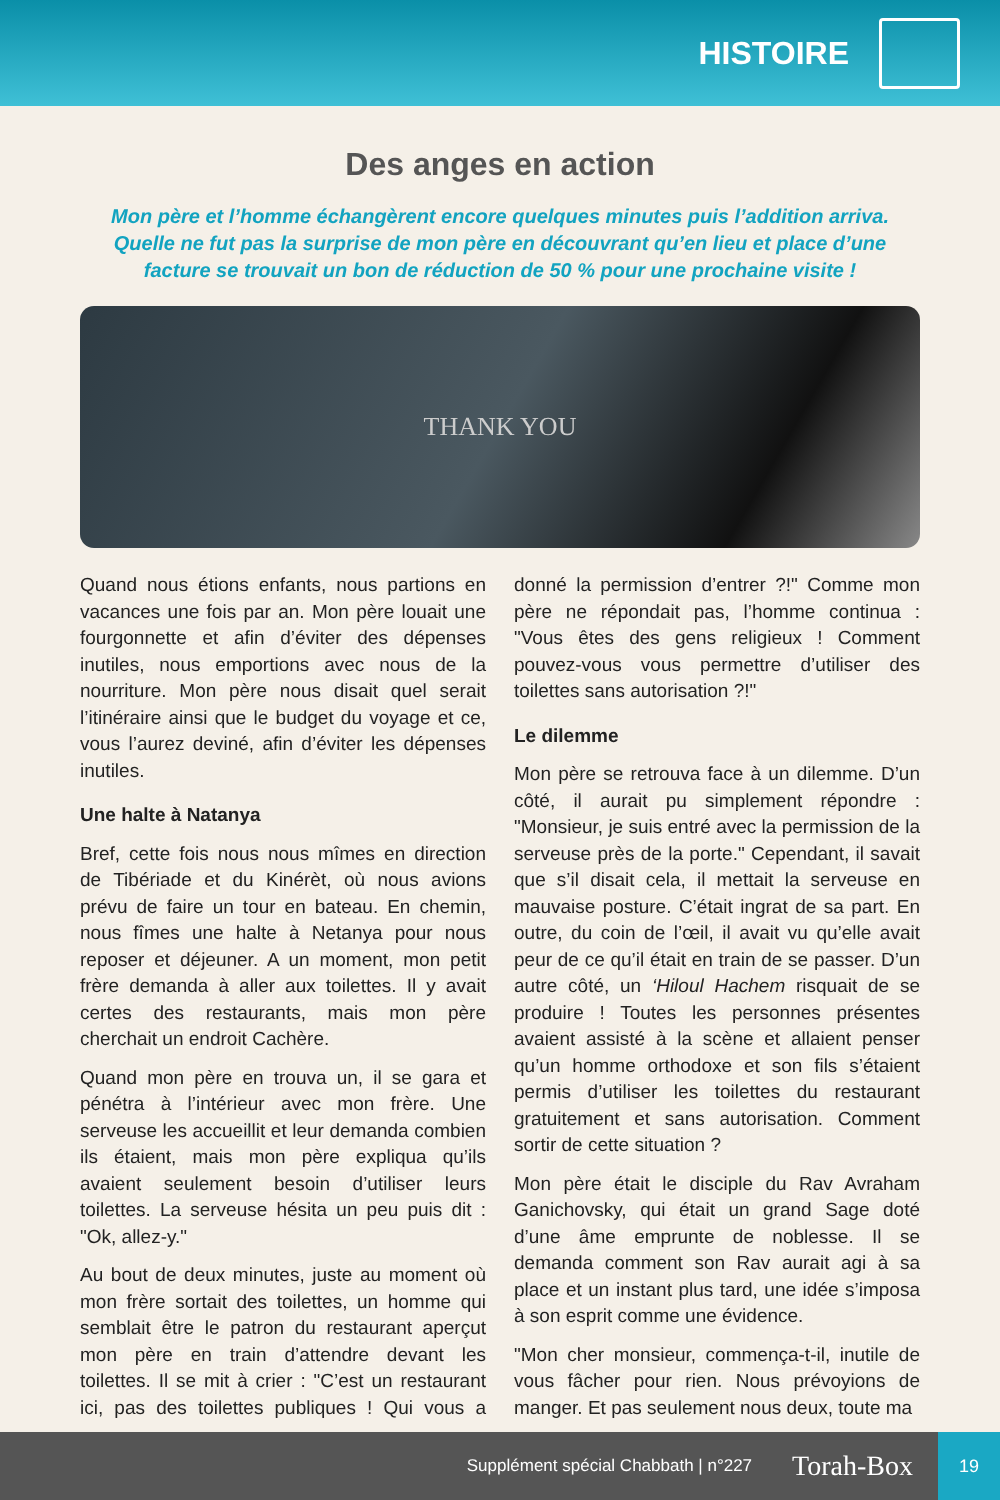HISTOIRE
Des anges en action
Mon père et l’homme échangèrent encore quelques minutes puis l’addition arriva. Quelle ne fut pas la surprise de mon père en découvrant qu’en lieu et place d’une facture se trouvait un bon de réduction de 50 % pour une prochaine visite !
THANK YOU
Quand nous étions enfants, nous partions en vacances une fois par an. Mon père louait une fourgonnette et afin d’éviter des dépenses inutiles, nous emportions avec nous de la nourriture. Mon père nous disait quel serait l’itinéraire ainsi que le budget du voyage et ce, vous l’aurez deviné, afin d’éviter les dépenses inutiles.
Une halte à Natanya
Bref, cette fois nous nous mîmes en direction de Tibériade et du Kinérèt, où nous avions prévu de faire un tour en bateau. En chemin, nous fîmes une halte à Netanya pour nous reposer et déjeuner. A un moment, mon petit frère demanda à aller aux toilettes. Il y avait certes des restaurants, mais mon père cherchait un endroit Cachère.
Quand mon père en trouva un, il se gara et pénétra à l’intérieur avec mon frère. Une serveuse les accueillit et leur demanda combien ils étaient, mais mon père expliqua qu’ils avaient seulement besoin d’utiliser leurs toilettes. La serveuse hésita un peu puis dit : "Ok, allez-y."
Au bout de deux minutes, juste au moment où mon frère sortait des toilettes, un homme qui semblait être le patron du restaurant aperçut mon père en train d’attendre devant les toilettes. Il se mit à crier : "C’est un restaurant ici, pas des toilettes publiques ! Qui vous a donné la permission d’entrer ?!" Comme mon père ne répondait pas, l’homme continua : "Vous êtes des gens religieux ! Comment pouvez-vous vous permettre d’utiliser des toilettes sans autorisation ?!"
Le dilemme
Mon père se retrouva face à un dilemme. D’un côté, il aurait pu simplement répondre : "Monsieur, je suis entré avec la permission de la serveuse près de la porte." Cependant, il savait que s’il disait cela, il mettait la serveuse en mauvaise posture. C’était ingrat de sa part. En outre, du coin de l’œil, il avait vu qu’elle avait peur de ce qu’il était en train de se passer. D’un autre côté, un ‘Hiloul Hachem risquait de se produire ! Toutes les personnes présentes avaient assisté à la scène et allaient penser qu’un homme orthodoxe et son fils s’étaient permis d’utiliser les toilettes du restaurant gratuitement et sans autorisation. Comment sortir de cette situation ?
Mon père était le disciple du Rav Avraham Ganichovsky, qui était un grand Sage doté d’une âme emprunte de noblesse. Il se demanda comment son Rav aurait agi à sa place et un instant plus tard, une idée s’imposa à son esprit comme une évidence.
"Mon cher monsieur, commença-t-il, inutile de vous fâcher pour rien. Nous prévoyions de manger. Et pas seulement nous deux, toute ma
Supplément spécial Chabbath | n°227 Torah-Box 19